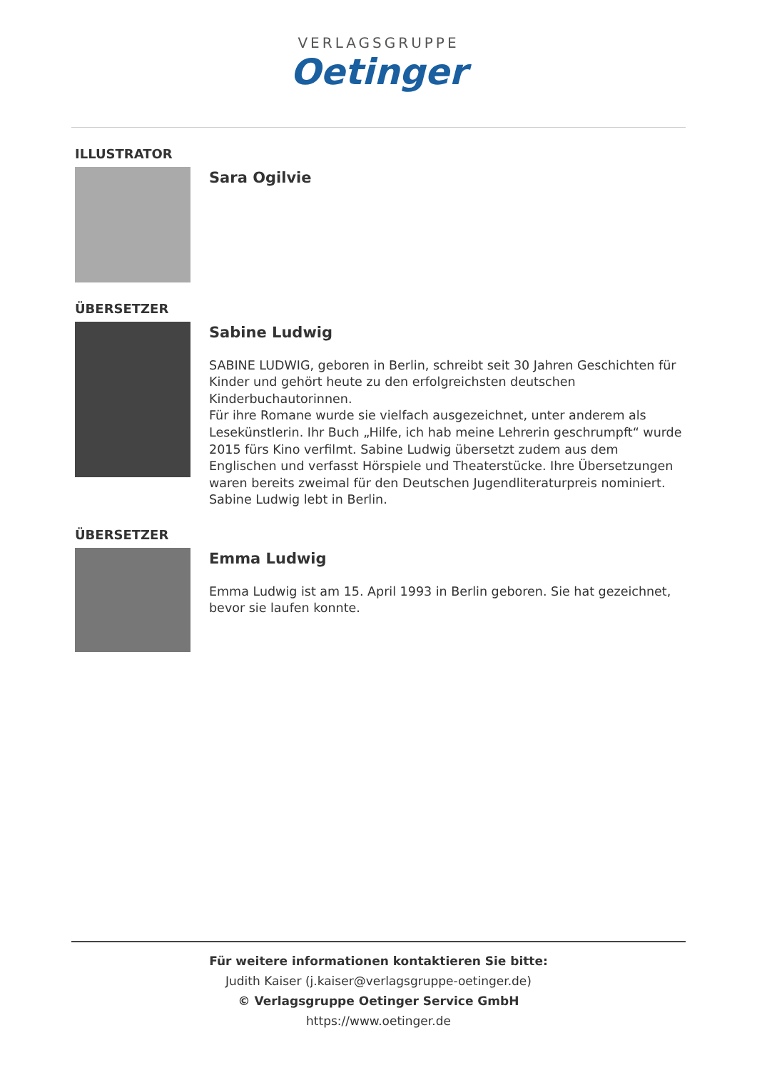VERLAGSGRUPPE
Oetinger
ILLUSTRATOR
Sara Ogilvie
ÜBERSETZER
Sabine Ludwig
SABINE LUDWIG, geboren in Berlin, schreibt seit 30 Jahren Geschichten für Kinder und gehört heute zu den erfolgreichsten deutschen Kinderbuchautorinnen.
Für ihre Romane wurde sie vielfach ausgezeichnet, unter anderem als Lesekünstlerin. Ihr Buch „Hilfe, ich hab meine Lehrerin geschrumpft“ wurde 2015 fürs Kino verfilmt. Sabine Ludwig übersetzt zudem aus dem Englischen und verfasst Hörspiele und Theaterstücke. Ihre Übersetzungen waren bereits zweimal für den Deutschen Jugendliteraturpreis nominiert.
Sabine Ludwig lebt in Berlin.
ÜBERSETZER
Emma Ludwig
Emma Ludwig ist am 15. April 1993 in Berlin geboren. Sie hat gezeichnet, bevor sie laufen konnte.
Für weitere informationen kontaktieren Sie bitte:
Judith Kaiser (j.kaiser@verlagsgruppe-oetinger.de)
© Verlagsgruppe Oetinger Service GmbH
https://www.oetinger.de